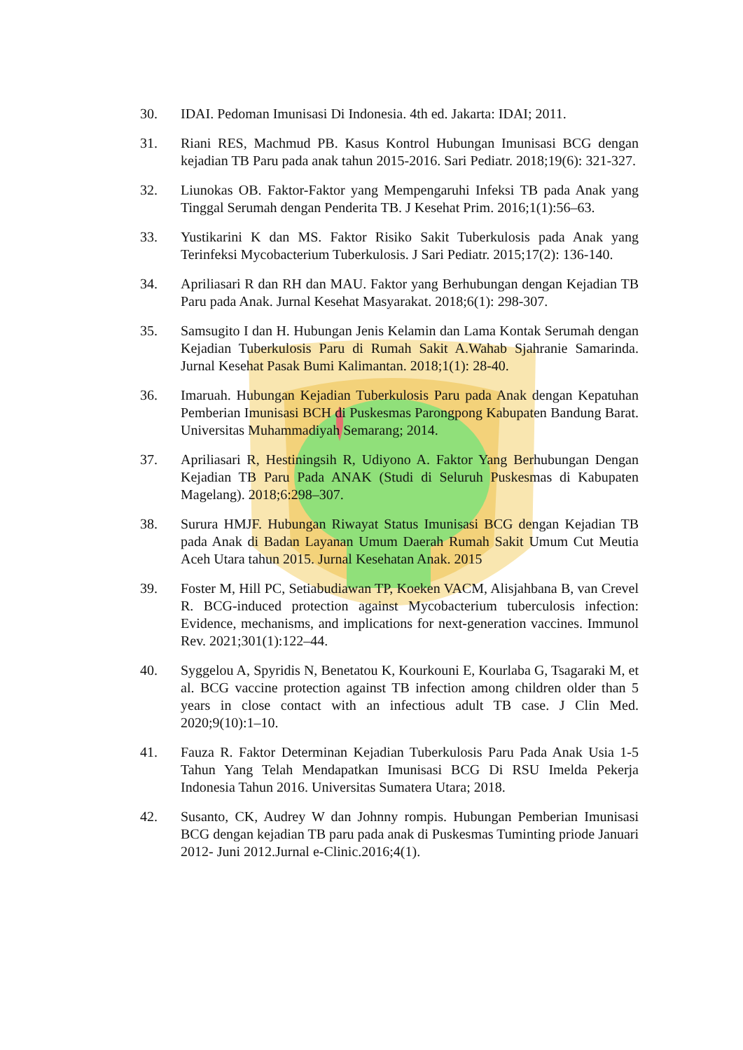30. IDAI. Pedoman Imunisasi Di Indonesia. 4th ed. Jakarta: IDAI; 2011.
31. Riani RES, Machmud PB. Kasus Kontrol Hubungan Imunisasi BCG dengan kejadian TB Paru pada anak tahun 2015-2016. Sari Pediatr. 2018;19(6): 321-327.
32. Liunokas OB. Faktor-Faktor yang Mempengaruhi Infeksi TB pada Anak yang Tinggal Serumah dengan Penderita TB. J Kesehat Prim. 2016;1(1):56–63.
33. Yustikarini K dan MS. Faktor Risiko Sakit Tuberkulosis pada Anak yang Terinfeksi Mycobacterium Tuberkulosis. J Sari Pediatr. 2015;17(2): 136-140.
34. Apriliasari R dan RH dan MAU. Faktor yang Berhubungan dengan Kejadian TB Paru pada Anak. Jurnal Kesehat Masyarakat. 2018;6(1): 298-307.
35. Samsugito I dan H. Hubungan Jenis Kelamin dan Lama Kontak Serumah dengan Kejadian Tuberkulosis Paru di Rumah Sakit A.Wahab Sjahranie Samarinda. Jurnal Kesehat Pasak Bumi Kalimantan. 2018;1(1): 28-40.
36. Imaruah. Hubungan Kejadian Tuberkulosis Paru pada Anak dengan Kepatuhan Pemberian Imunisasi BCH di Puskesmas Parongpong Kabupaten Bandung Barat. Universitas Muhammadiyah Semarang; 2014.
37. Apriliasari R, Hestiningsih R, Udiyono A. Faktor Yang Berhubungan Dengan Kejadian TB Paru Pada ANAK (Studi di Seluruh Puskesmas di Kabupaten Magelang). 2018;6:298–307.
38. Surura HMJF. Hubungan Riwayat Status Imunisasi BCG dengan Kejadian TB pada Anak di Badan Layanan Umum Daerah Rumah Sakit Umum Cut Meutia Aceh Utara tahun 2015. Jurnal Kesehatan Anak. 2015
39. Foster M, Hill PC, Setiabudiawan TP, Koeken VACM, Alisjahbana B, van Crevel R. BCG-induced protection against Mycobacterium tuberculosis infection: Evidence, mechanisms, and implications for next-generation vaccines. Immunol Rev. 2021;301(1):122–44.
40. Syggelou A, Spyridis N, Benetatou K, Kourkouni E, Kourlaba G, Tsagaraki M, et al. BCG vaccine protection against TB infection among children older than 5 years in close contact with an infectious adult TB case. J Clin Med. 2020;9(10):1–10.
41. Fauza R. Faktor Determinan Kejadian Tuberkulosis Paru Pada Anak Usia 1-5 Tahun Yang Telah Mendapatkan Imunisasi BCG Di RSU Imelda Pekerja Indonesia Tahun 2016. Universitas Sumatera Utara; 2018.
42. Susanto, CK, Audrey W dan Johnny rompis. Hubungan Pemberian Imunisasi BCG dengan kejadian TB paru pada anak di Puskesmas Tuminting priode Januari 2012- Juni 2012.Jurnal e-Clinic.2016;4(1).